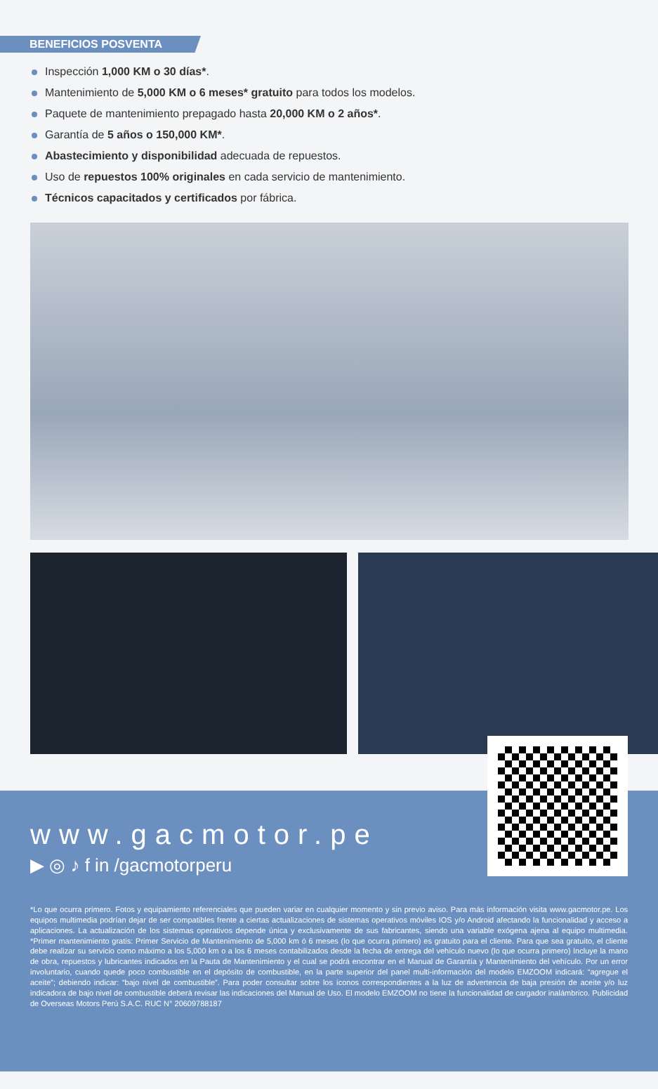BENEFICIOS POSVENTA
Inspección 1,000 KM o 30 días*.
Mantenimiento de 5,000 KM o 6 meses* gratuito para todos los modelos.
Paquete de mantenimiento prepagado hasta 20,000 KM o 2 años*.
Garantía de 5 años o 150,000 KM*.
Abastecimiento y disponibilidad adecuada de repuestos.
Uso de repuestos 100% originales en cada servicio de mantenimiento.
Técnicos capacitados y certificados por fábrica.
www.gacmotor.pe
▶ ◎ ♪ f in /gacmotorperu
*Lo que ocurra primero. Fotos y equipamiento referenciales que pueden variar en cualquier momento y sin previo aviso. Para más información visita www.gacmotor.pe. Los equipos multimedia podrían dejar de ser compatibles frente a ciertas actualizaciones de sistemas operativos móviles IOS y/o Android afectando la funcionalidad y acceso a aplicaciones. La actualización de los sistemas operativos depende única y exclusivamente de sus fabricantes, siendo una variable exógena ajena al equipo multimedia. *Primer mantenimiento gratis: Primer Servicio de Mantenimiento de 5,000 km ó 6 meses (lo que ocurra primero) es gratuito para el cliente. Para que sea gratuito, el cliente debe realizar su servicio como máximo a los 5,000 km o a los 6 meses contabilizados desde la fecha de entrega del vehículo nuevo (lo que ocurra primero) Incluye la mano de obra, repuestos y lubricantes indicados en la Pauta de Mantenimiento y el cual se podrá encontrar en el Manual de Garantía y Mantenimiento del vehículo. Por un error involuntario, cuando quede poco combustible en el depósito de combustible, en la parte superior del panel multi-información del modelo EMZOOM indicará: “agregue el aceite”; debiendo indicar: “bajo nivel de combustible”. Para poder consultar sobre los íconos correspondientes a la luz de advertencia de baja presión de aceite y/o luz indicadora de bajo nivel de combustible deberá revisar las indicaciones del Manual de Uso. El modelo EMZOOM no tiene la funcionalidad de cargador inalámbrico. Publicidad de Overseas Motors Perú S.A.C. RUC N° 20609788187